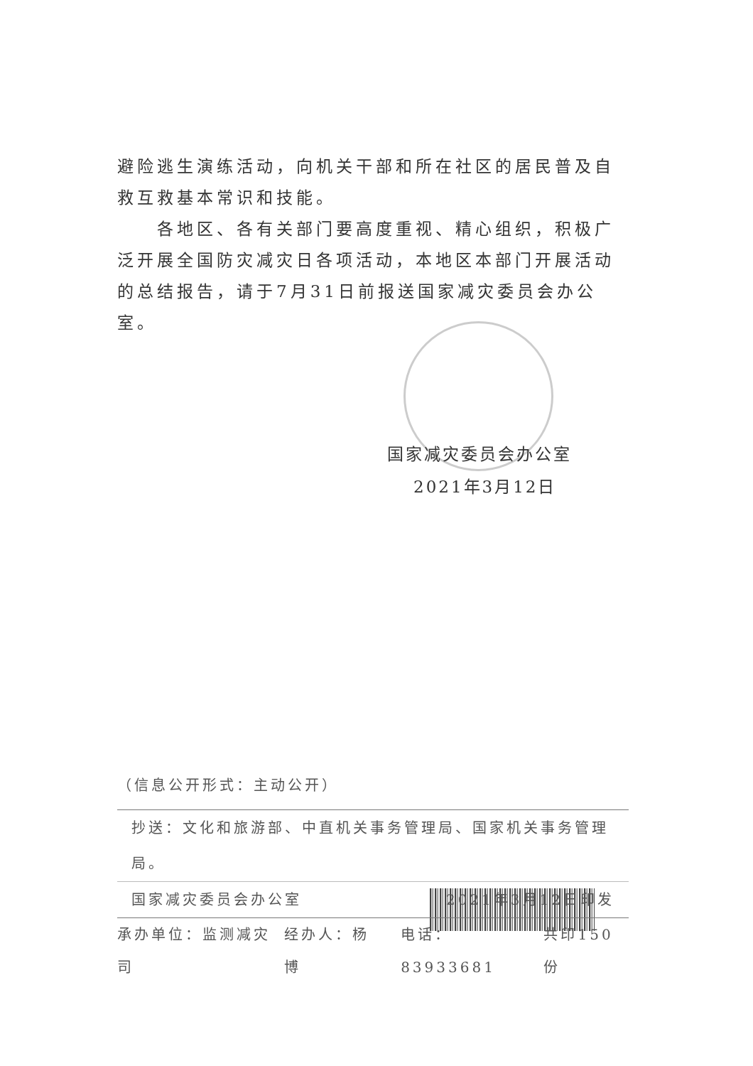避险逃生演练活动，向机关干部和所在社区的居民普及自救互救基本常识和技能。
　　各地区、各有关部门要高度重视、精心组织，积极广泛开展全国防灾减灾日各项活动，本地区本部门开展活动的总结报告，请于7月31日前报送国家减灾委员会办公室。
国家减灾委员会办公室
2021年3月12日
（信息公开形式：主动公开）
抄送：文化和旅游部、中直机关事务管理局、国家机关事务管理局。
国家减灾委员会办公室 2021年3月12日印发
承办单位：监测减灾司 经办人：杨　博 电话：83933681 共印150份